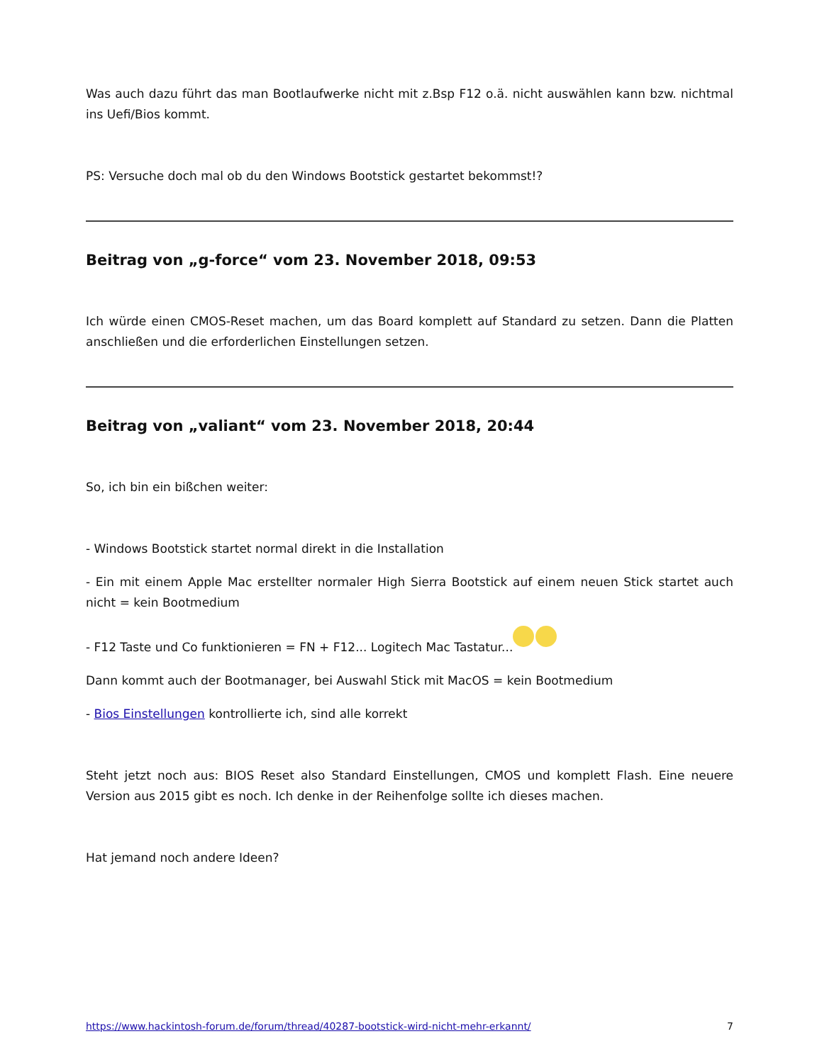Was auch dazu führt das man Bootlaufwerke nicht mit z.Bsp F12 o.ä. nicht auswählen kann bzw. nichtmal ins Uefi/Bios kommt.
PS: Versuche doch mal ob du den Windows Bootstick gestartet bekommst!?
Beitrag von „g-force“ vom 23. November 2018, 09:53
Ich würde einen CMOS-Reset machen, um das Board komplett auf Standard zu setzen. Dann die Platten anschließen und die erforderlichen Einstellungen setzen.
Beitrag von „valiant“ vom 23. November 2018, 20:44
So, ich bin ein bißchen weiter:
- Windows Bootstick startet normal direkt in die Installation
- Ein mit einem Apple Mac erstellter normaler High Sierra Bootstick auf einem neuen Stick startet auch nicht = kein Bootmedium
- F12 Taste und Co funktionieren = FN + F12... Logitech Mac Tastatur...
Dann kommt auch der Bootmanager, bei Auswahl Stick mit MacOS = kein Bootmedium
- Bios Einstellungen kontrollierte ich, sind alle korrekt
Steht jetzt noch aus: BIOS Reset also Standard Einstellungen, CMOS und komplett Flash. Eine neuere Version aus 2015 gibt es noch. Ich denke in der Reihenfolge sollte ich dieses machen.
Hat jemand noch andere Ideen?
https://www.hackintosh-forum.de/forum/thread/40287-bootstick-wird-nicht-mehr-erkannt/ 7